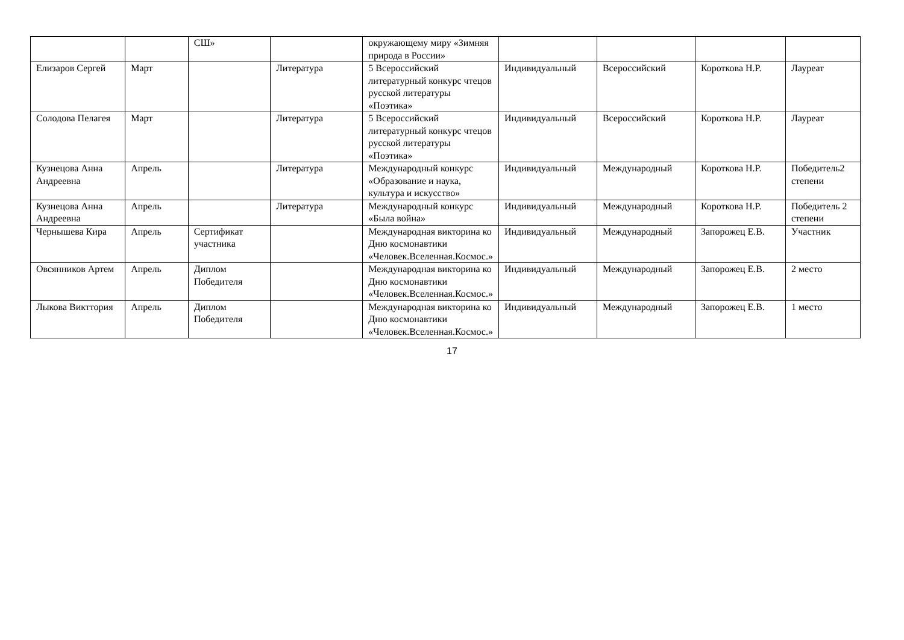| | | СШ» | | окружающему миру «Зимняя природа в России» | | | | |
| Елизаров Сергей | Март | | Литература | 5 Всероссийский литературный конкурс чтецов русской литературы «Поэтика» | Индивидуальный | Всероссийский | Короткова Н.Р. | Лауреат |
| Солодова Пелагея | Март | | Литература | 5 Всероссийский литературный конкурс чтецов русской литературы «Поэтика» | Индивидуальный | Всероссийский | Короткова Н.Р. | Лауреат |
| Кузнецова Анна Андреевна | Апрель | | Литература | Международный конкурс «Образование и наука, культура и искусство» | Индивидуальный | Международный | Короткова Н.Р. | Победитель2 степени |
| Кузнецова Анна Андреевна | Апрель | | Литература | Международный конкурс «Была война» | Индивидуальный | Международный | Короткова Н.Р. | Победитель 2 степени |
| Чернышева Кира | Апрель | Сертификат участника | | Международная викторина ко Дню космонавтики «Человек.Вселенная.Космос.» | Индивидуальный | Международный | Запорожец Е.В. | Участник |
| Овсянников Артем | Апрель | Диплом Победителя | | Международная викторина ко Дню космонавтики «Человек.Вселенная.Космос.» | Индивидуальный | Международный | Запорожец Е.В. | 2 место |
| Лыкова Викттория | Апрель | Диплом Победителя | | Международная викторина ко Дню космонавтики «Человек.Вселенная.Космос.» | Индивидуальный | Международный | Запорожец Е.В. | 1 место |
17